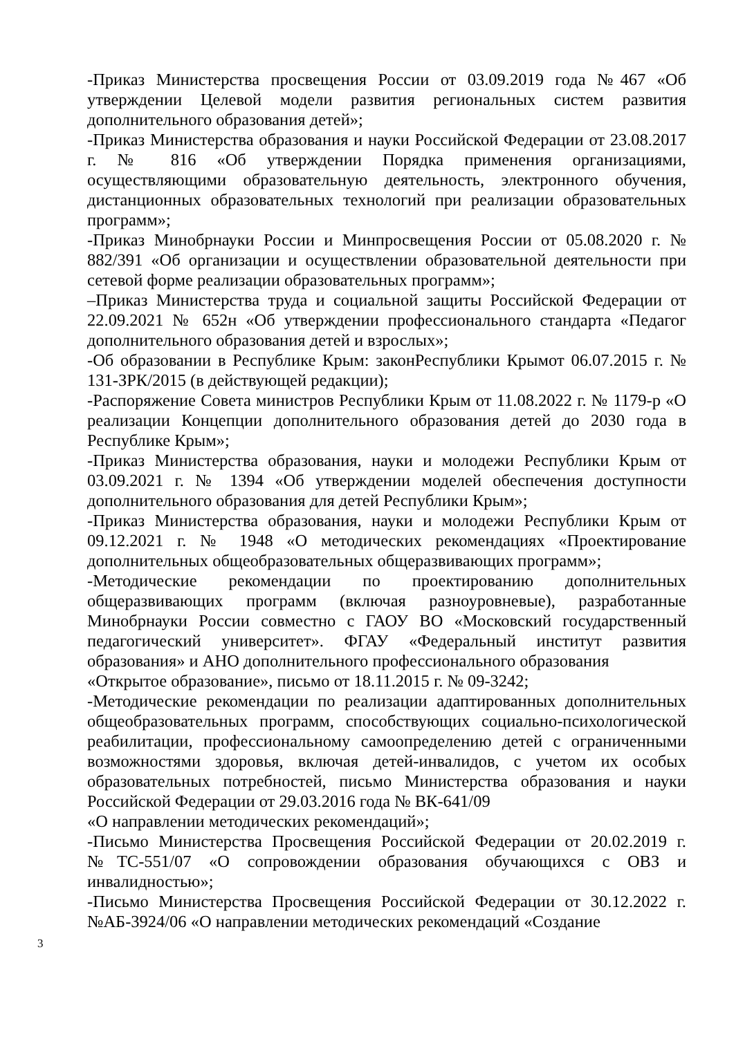-Приказ Министерства просвещения России от 03.09.2019 года №467 «Об утверждении Целевой модели развития региональных систем развития дополнительного образования детей»;
-Приказ Министерства образования и науки Российской Федерации от 23.08.2017 г. № 816 «Об утверждении Порядка применения организациями, осуществляющими образовательную деятельность, электронного обучения, дистанционных образовательных технологий при реализации образовательных программ»;
-Приказ Минобрнауки России и Минпросвещения России от 05.08.2020 г. № 882/391 «Об организации и осуществлении образовательной деятельности при сетевой форме реализации образовательных программ»;
–Приказ Министерства труда и социальной защиты Российской Федерации от 22.09.2021 № 652н «Об утверждении профессионального стандарта «Педагог дополнительного образования детей и взрослых»;
-Об образовании в Республике Крым: законРеспублики Крымот 06.07.2015 г. № 131-ЗРК/2015 (в действующей редакции);
-Распоряжение Совета министров Республики Крым от 11.08.2022 г. № 1179-р «О реализации Концепции дополнительного образования детей до 2030 года в Республике Крым»;
-Приказ Министерства образования, науки и молодежи Республики Крым от 03.09.2021 г. № 1394 «Об утверждении моделей обеспечения доступности дополнительного образования для детей Республики Крым»;
-Приказ Министерства образования, науки и молодежи Республики Крым от 09.12.2021 г. № 1948 «О методических рекомендациях «Проектирование дополнительных общеобразовательных общеразвивающих программ»;
-Методические рекомендации по проектированию дополнительных общеразвивающих программ (включая разноуровневые), разработанные Минобрнауки России совместно с ГАОУ ВО «Московский государственный педагогический университет». ФГАУ «Федеральный институт развития образования» и АНО дополнительного профессионального образования
«Открытое образование», письмо от 18.11.2015 г. № 09-3242;
-Методические рекомендации по реализации адаптированных дополнительных общеобразовательных программ, способствующих социально-психологической реабилитации, профессиональному самоопределению детей с ограниченными возможностями здоровья, включая детей-инвалидов, с учетом их особых образовательных потребностей, письмо Министерства образования и науки Российской Федерации от 29.03.2016 года № ВК-641/09
«О направлении методических рекомендаций»;
-Письмо Министерства Просвещения Российской Федерации от 20.02.2019 г. №ТС-551/07 «О сопровождении образования обучающихся с ОВЗ и инвалидностью»;
-Письмо Министерства Просвещения Российской Федерации от 30.12.2022 г. №АБ-3924/06 «О направлении методических рекомендаций «Создание
3